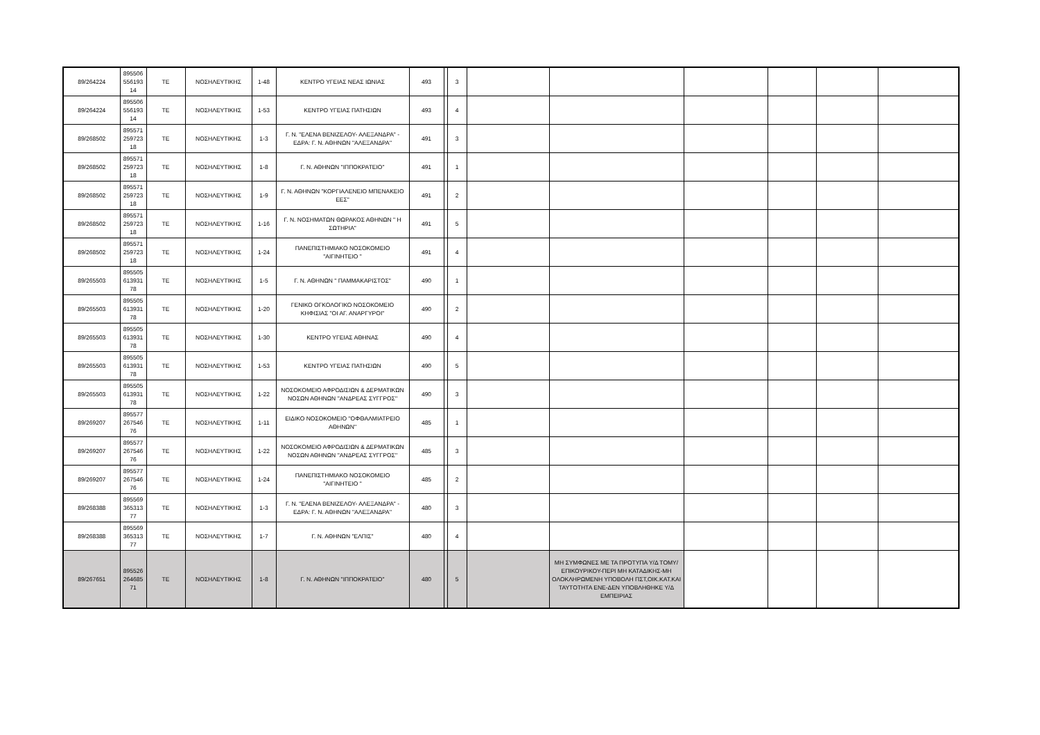| 89/264224 | 895506 556193 14 | ΤΕ | ΝΟΣΗΛΕΥΤΙΚΗΣ | 1-48 | ΚΕΝΤΡΟ ΥΓΕΙΑΣ ΝΕΑΣ ΙΩΝΙΑΣ | 493 | | 3 | | | | | | |
| 89/264224 | 895506 556193 14 | ΤΕ | ΝΟΣΗΛΕΥΤΙΚΗΣ | 1-53 | ΚΕΝΤΡΟ ΥΓΕΙΑΣ ΠΑΤΗΣΙΩΝ | 493 | | 4 | | | | | | |
| 89/268502 | 895571 259723 18 | ΤΕ | ΝΟΣΗΛΕΥΤΙΚΗΣ | 1-3 | Γ. Ν. "ΕΛΕΝΑ ΒΕΝΙΖΕΛΟΥ- ΑΛΕΞΑΝΔΡΑ" - ΕΔΡΑ: Γ. Ν. ΑΘΗΝΩΝ ''ΑΛΕΞΑΝΔΡΑ'' | 491 | | 3 | | | | | | |
| 89/268502 | 895571 259723 18 | ΤΕ | ΝΟΣΗΛΕΥΤΙΚΗΣ | 1-8 | Γ. Ν. ΑΘΗΝΩΝ "ΙΠΠΟΚΡΑΤΕΙΟ" | 491 | | 1 | | | | | | |
| 89/268502 | 895571 259723 18 | ΤΕ | ΝΟΣΗΛΕΥΤΙΚΗΣ | 1-9 | Γ. Ν. ΑΘΗΝΩΝ "ΚΟΡΓΙΑΛΕΝΕΙΟ ΜΠΕΝΑΚΕΙΟ ΕΕΣ" | 491 | | 2 | | | | | | |
| 89/268502 | 895571 259723 18 | ΤΕ | ΝΟΣΗΛΕΥΤΙΚΗΣ | 1-16 | Γ. Ν. ΝΟΣΗΜΑΤΩΝ ΘΩΡΑΚΟΣ ΑΘΗΝΩΝ " Η ΣΩΤΗΡΙΑ" | 491 | | 5 | | | | | | |
| 89/268502 | 895571 259723 18 | ΤΕ | ΝΟΣΗΛΕΥΤΙΚΗΣ | 1-24 | ΠΑΝΕΠΙΣΤΗΜΙΑΚΟ ΝΟΣΟΚΟΜΕΙΟ "ΑΙΓΙΝΗΤΕΙΟ " | 491 | | 4 | | | | | | |
| 89/265503 | 895505 613931 78 | ΤΕ | ΝΟΣΗΛΕΥΤΙΚΗΣ | 1-5 | Γ. Ν. ΑΘΗΝΩΝ " ΠΑΜΜΑΚΑΡΙΣΤΟΣ" | 490 | | 1 | | | | | | |
| 89/265503 | 895505 613931 78 | ΤΕ | ΝΟΣΗΛΕΥΤΙΚΗΣ | 1-20 | ΓΕΝΙΚΟ ΟΓΚΟΛΟΓΙΚΟ ΝΟΣΟΚΟΜΕΙΟ ΚΗΦΙΣΙΑΣ "ΟΙ ΑΓ. ΑΝΑΡΓΥΡΟΙ" | 490 | | 2 | | | | | | |
| 89/265503 | 895505 613931 78 | ΤΕ | ΝΟΣΗΛΕΥΤΙΚΗΣ | 1-30 | ΚΕΝΤΡΟ ΥΓΕΙΑΣ ΑΘΗΝΑΣ | 490 | | 4 | | | | | | |
| 89/265503 | 895505 613931 78 | ΤΕ | ΝΟΣΗΛΕΥΤΙΚΗΣ | 1-53 | ΚΕΝΤΡΟ ΥΓΕΙΑΣ ΠΑΤΗΣΙΩΝ | 490 | | 5 | | | | | | |
| 89/265503 | 895505 613931 78 | ΤΕ | ΝΟΣΗΛΕΥΤΙΚΗΣ | 1-22 | ΝΟΣΟΚΟΜΕΙΟ ΑΦΡΟΔΙΣΙΩΝ & ΔΕΡΜΑΤΙΚΩΝ ΝΟΣΩΝ ΑΘΗΝΩΝ ''ΑΝΔΡΕΑΣ ΣΥΓΓΡΟΣ'' | 490 | | 3 | | | | | | |
| 89/269207 | 895577 267546 76 | ΤΕ | ΝΟΣΗΛΕΥΤΙΚΗΣ | 1-11 | ΕΙΔΙΚΟ ΝΟΣΟΚΟΜΕΙΟ ''ΟΦΘΑΛΜΙΑΤΡΕΙΟ ΑΘΗΝΩΝ'' | 485 | | 1 | | | | | | |
| 89/269207 | 895577 267546 76 | ΤΕ | ΝΟΣΗΛΕΥΤΙΚΗΣ | 1-22 | ΝΟΣΟΚΟΜΕΙΟ ΑΦΡΟΔΙΣΙΩΝ & ΔΕΡΜΑΤΙΚΩΝ ΝΟΣΩΝ ΑΘΗΝΩΝ ''ΑΝΔΡΕΑΣ ΣΥΓΓΡΟΣ'' | 485 | | 3 | | | | | | |
| 89/269207 | 895577 267546 76 | ΤΕ | ΝΟΣΗΛΕΥΤΙΚΗΣ | 1-24 | ΠΑΝΕΠΙΣΤΗΜΙΑΚΟ ΝΟΣΟΚΟΜΕΙΟ "ΑΙΓΙΝΗΤΕΙΟ " | 485 | | 2 | | | | | | |
| 89/268388 | 895569 365313 77 | ΤΕ | ΝΟΣΗΛΕΥΤΙΚΗΣ | 1-3 | Γ. Ν. "ΕΛΕΝΑ ΒΕΝΙΖΕΛΟΥ- ΑΛΕΞΑΝΔΡΑ" - ΕΔΡΑ: Γ. Ν. ΑΘΗΝΩΝ ''ΑΛΕΞΑΝΔΡΑ'' | 480 | | 3 | | | | | | |
| 89/268388 | 895569 365313 77 | ΤΕ | ΝΟΣΗΛΕΥΤΙΚΗΣ | 1-7 | Γ. Ν. ΑΘΗΝΩΝ "ΕΛΠΙΣ" | 480 | | 4 | | | | | | |
| 89/267651 | 895526 264685 71 | ΤΕ | ΝΟΣΗΛΕΥΤΙΚΗΣ | 1-8 | Γ. Ν. ΑΘΗΝΩΝ "ΙΠΠΟΚΡΑΤΕΙΟ" | 480 | | 5 | | ΜΗ ΣΥΜΦΩΝΕΣ ΜΕ ΤΑ ΠΡΟΤΥΠΑ Υ/Δ ΤΟΜΥ/ΕΠΙΚΟΥΡΙΚΟΥ-ΠΕΡΙ ΜΗ ΚΑΤΑΔΙΚΗΣ-ΜΗ ΟΛΟΚΛΗΡΩΜΕΝΗ ΥΠΟΒΟΛΗ ΠΣΤ,ΟΙΚ.ΚΑΤ.ΚΑΙ ΤΑΥΤΟΤΗΤΑ ΕΝΕ-ΔΕΝ ΥΠΟΒΛΗΘΗΚΕ Υ/Δ ΕΜΠΕΙΡΙΑΣ | | | | |